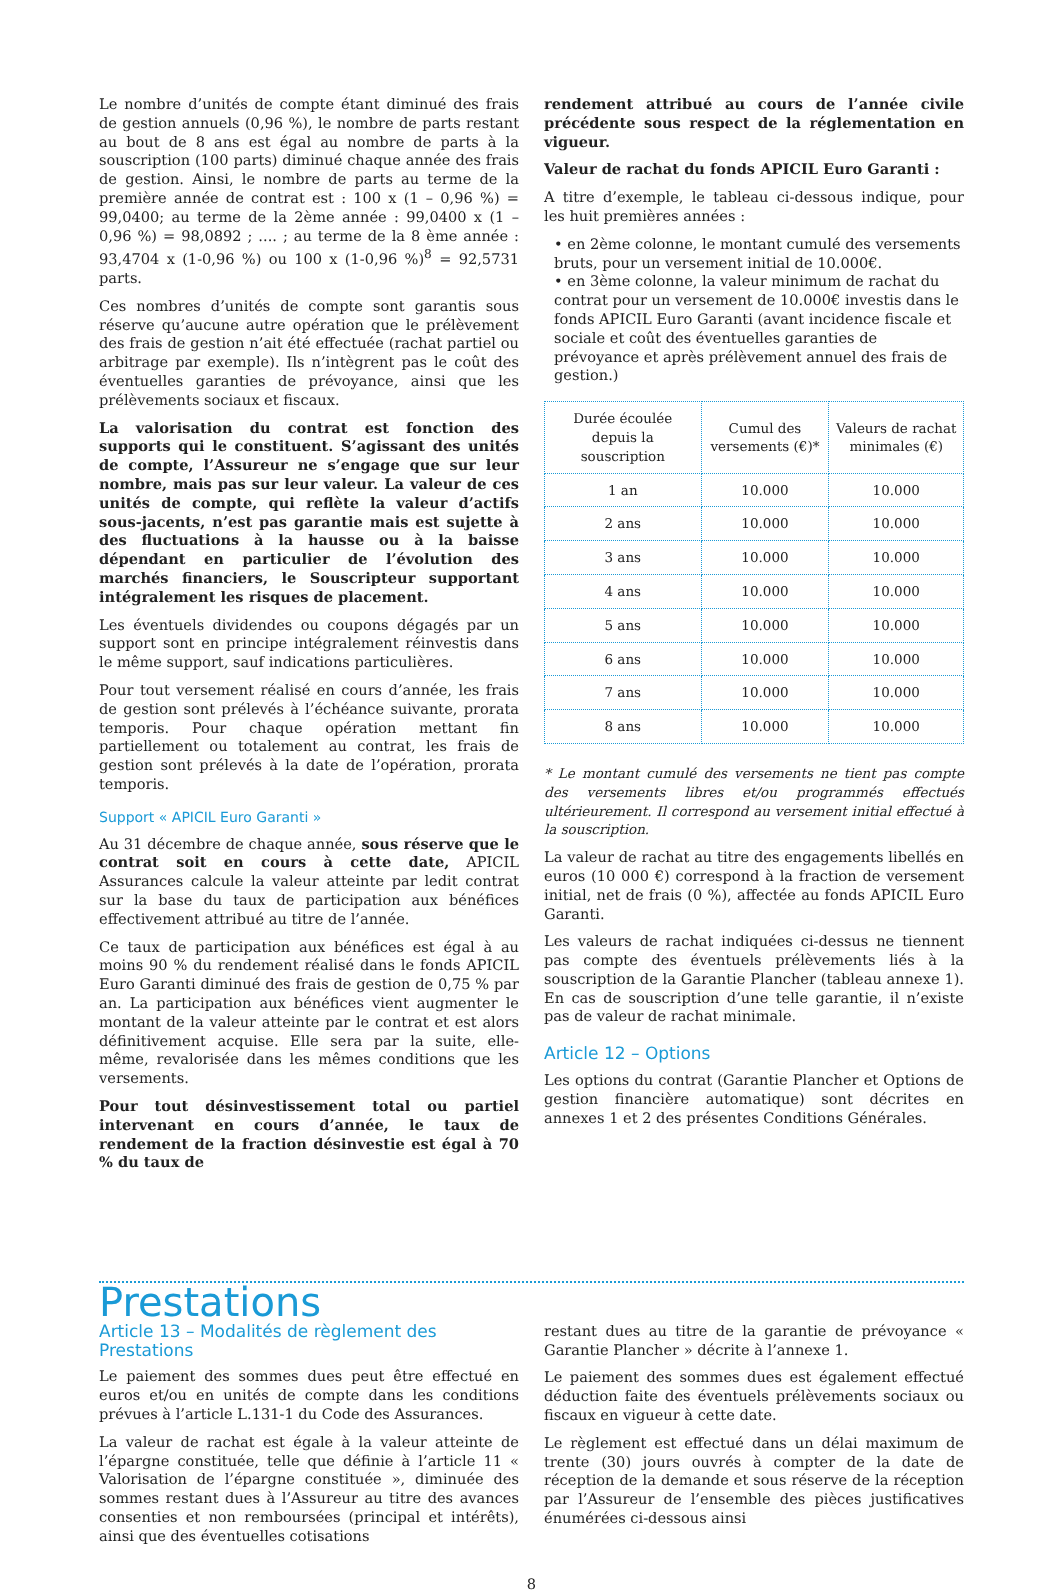Le nombre d’unités de compte étant diminué des frais de gestion annuels (0,96 %), le nombre de parts restant au bout de 8 ans est égal au nombre de parts à la souscription (100 parts) diminué chaque année des frais de gestion. Ainsi, le nombre de parts au terme de la première année de contrat est : 100 x (1 – 0,96 %) = 99,0400; au terme de la 2ème année : 99,0400 x (1 – 0,96 %) = 98,0892 ; .... ; au terme de la 8 ème année : 93,4704 x (1-0,96 %) ou 100 x (1-0,96 %)<sup>8</sup> = 92,5731 parts.
Ces nombres d’unités de compte sont garantis sous réserve qu’aucune autre opération que le prélèvement des frais de gestion n’ait été effectuée (rachat partiel ou arbitrage par exemple). Ils n’intègrent pas le coût des éventuelles garanties de prévoyance, ainsi que les prélèvements sociaux et fiscaux.
La valorisation du contrat est fonction des supports qui le constituent. S’agissant des unités de compte, l’Assureur ne s’engage que sur leur nombre, mais pas sur leur valeur. La valeur de ces unités de compte, qui reflète la valeur d’actifs sous-jacents, n’est pas garantie mais est sujette à des fluctuations à la hausse ou à la baisse dépendant en particulier de l’évolution des marchés financiers, le Souscripteur supportant intégralement les risques de placement.
Les éventuels dividendes ou coupons dégagés par un support sont en principe intégralement réinvestis dans le même support, sauf indications particulières.
Pour tout versement réalisé en cours d’année, les frais de gestion sont prélevés à l’échéance suivante, prorata temporis. Pour chaque opération mettant fin partiellement ou totalement au contrat, les frais de gestion sont prélevés à la date de l’opération, prorata temporis.
Support « APICIL Euro Garanti »
Au 31 décembre de chaque année, sous réserve que le contrat soit en cours à cette date, APICIL Assurances calcule la valeur atteinte par ledit contrat sur la base du taux de participation aux bénéfices effectivement attribué au titre de l’année.
Ce taux de participation aux bénéfices est égal à au moins 90 % du rendement réalisé dans le fonds APICIL Euro Garanti diminué des frais de gestion de 0,75 % par an. La participation aux bénéfices vient augmenter le montant de la valeur atteinte par le contrat et est alors définitivement acquise. Elle sera par la suite, elle-même, revalorisée dans les mêmes conditions que les versements.
Pour tout désinvestissement total ou partiel intervenant en cours d’année, le taux de rendement de la fraction désinvestie est égal à 70 % du taux de
rendement attribué au cours de l’année civile précédente sous respect de la réglementation en vigueur.
Valeur de rachat du fonds APICIL Euro Garanti :
A titre d’exemple, le tableau ci-dessous indique, pour les huit premières années :
• en 2ème colonne, le montant cumulé des versements bruts, pour un versement initial de 10.000€.
• en 3ème colonne, la valeur minimum de rachat du contrat pour un versement de 10.000€ investis dans le fonds APICIL Euro Garanti (avant incidence fiscale et sociale et coût des éventuelles garanties de prévoyance et après prélèvement annuel des frais de gestion.)
| Durée écoulée depuis la souscription | Cumul des versements (€)* | Valeurs de rachat minimales (€) |
| --- | --- | --- |
| 1 an | 10.000 | 10.000 |
| 2 ans | 10.000 | 10.000 |
| 3 ans | 10.000 | 10.000 |
| 4 ans | 10.000 | 10.000 |
| 5 ans | 10.000 | 10.000 |
| 6 ans | 10.000 | 10.000 |
| 7 ans | 10.000 | 10.000 |
| 8 ans | 10.000 | 10.000 |
* Le montant cumulé des versements ne tient pas compte des versements libres et/ou programmés effectués ultérieurement. Il correspond au versement initial effectué à la souscription.
La valeur de rachat au titre des engagements libellés en euros (10 000 €) correspond à la fraction de versement initial, net de frais (0 %), affectée au fonds APICIL Euro Garanti.
Les valeurs de rachat indiquées ci-dessus ne tiennent pas compte des éventuels prélèvements liés à la souscription de la Garantie Plancher (tableau annexe 1). En cas de souscription d’une telle garantie, il n’existe pas de valeur de rachat minimale.
Article 12 – Options
Les options du contrat (Garantie Plancher et Options de gestion financière automatique) sont décrites en annexes 1 et 2 des présentes Conditions Générales.
Prestations
Article 13 – Modalités de règlement des Prestations
Le paiement des sommes dues peut être effectué en euros et/ou en unités de compte dans les conditions prévues à l’article L.131-1 du Code des Assurances.
La valeur de rachat est égale à la valeur atteinte de l’épargne constituée, telle que définie à l’article 11 « Valorisation de l’épargne constituée », diminuée des sommes restant dues à l’Assureur au titre des avances consenties et non remboursées (principal et intérêts), ainsi que des éventuelles cotisations
restant dues au titre de la garantie de prévoyance « Garantie Plancher » décrite à l’annexe 1.
Le paiement des sommes dues est également effectué déduction faite des éventuels prélèvements sociaux ou fiscaux en vigueur à cette date.
Le règlement est effectué dans un délai maximum de trente (30) jours ouvrés à compter de la date de réception de la demande et sous réserve de la réception par l’Assureur de l’ensemble des pièces justificatives énumérées ci-dessous ainsi
8